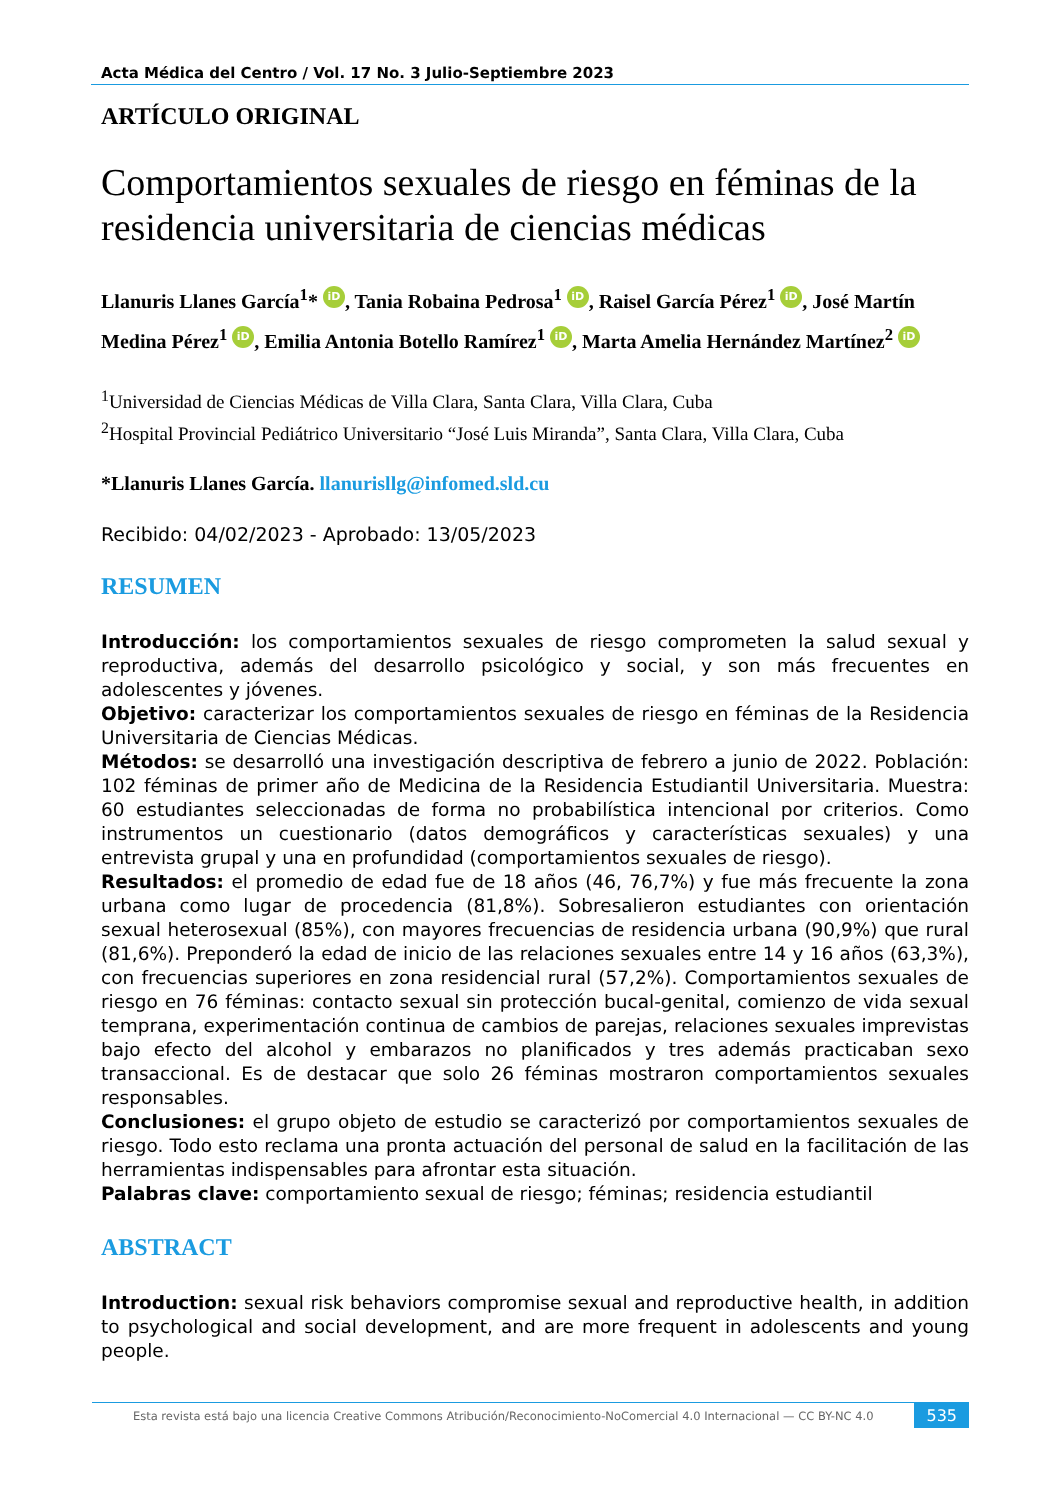Acta Médica del Centro / Vol. 17 No. 3 Julio-Septiembre 2023
ARTÍCULO ORIGINAL
Comportamientos sexuales de riesgo en féminas de la residencia universitaria de ciencias médicas
Llanuris Llanes García<sup>1</sup>* iD, Tania Robaina Pedrosa<sup>1</sup> iD, Raisel García Pérez<sup>1</sup> iD, José Martín Medina Pérez<sup>1</sup> iD, Emilia Antonia Botello Ramírez<sup>1</sup> iD, Marta Amelia Hernández Martínez<sup>2</sup> iD
<sup>1</sup> Universidad de Ciencias Médicas de Villa Clara, Santa Clara, Villa Clara, Cuba
<sup>2</sup> Hospital Provincial Pediátrico Universitario “José Luis Miranda”, Santa Clara, Villa Clara, Cuba
*Llanuris Llanes García. llanurisllg@infomed.sld.cu
Recibido: 04/02/2023 - Aprobado: 13/05/2023
RESUMEN
Introducción: los comportamientos sexuales de riesgo comprometen la salud sexual y reproductiva, además del desarrollo psicológico y social, y son más frecuentes en adolescentes y jóvenes.
Objetivo: caracterizar los comportamientos sexuales de riesgo en féminas de la Residencia Universitaria de Ciencias Médicas.
Métodos: se desarrolló una investigación descriptiva de febrero a junio de 2022. Población: 102 féminas de primer año de Medicina de la Residencia Estudiantil Universitaria. Muestra: 60 estudiantes seleccionadas de forma no probabilística intencional por criterios. Como instrumentos un cuestionario (datos demográficos y características sexuales) y una entrevista grupal y una en profundidad (comportamientos sexuales de riesgo).
Resultados: el promedio de edad fue de 18 años (46, 76,7%) y fue más frecuente la zona urbana como lugar de procedencia (81,8%). Sobresalieron estudiantes con orientación sexual heterosexual (85%), con mayores frecuencias de residencia urbana (90,9%) que rural (81,6%). Preponderó la edad de inicio de las relaciones sexuales entre 14 y 16 años (63,3%), con frecuencias superiores en zona residencial rural (57,2%). Comportamientos sexuales de riesgo en 76 féminas: contacto sexual sin protección bucal-genital, comienzo de vida sexual temprana, experimentación continua de cambios de parejas, relaciones sexuales imprevistas bajo efecto del alcohol y embarazos no planificados y tres además practicaban sexo transaccional. Es de destacar que solo 26 féminas mostraron comportamientos sexuales responsables.
Conclusiones: el grupo objeto de estudio se caracterizó por comportamientos sexuales de riesgo. Todo esto reclama una pronta actuación del personal de salud en la facilitación de las herramientas indispensables para afrontar esta situación.
Palabras clave: comportamiento sexual de riesgo; féminas; residencia estudiantil
ABSTRACT
Introduction: sexual risk behaviors compromise sexual and reproductive health, in addition to psychological and social development, and are more frequent in adolescents and young people.
Esta revista está bajo una licencia Creative Commons Atribución/Reconocimiento-NoComercial 4.0 Internacional — CC BY-NC 4.0
535